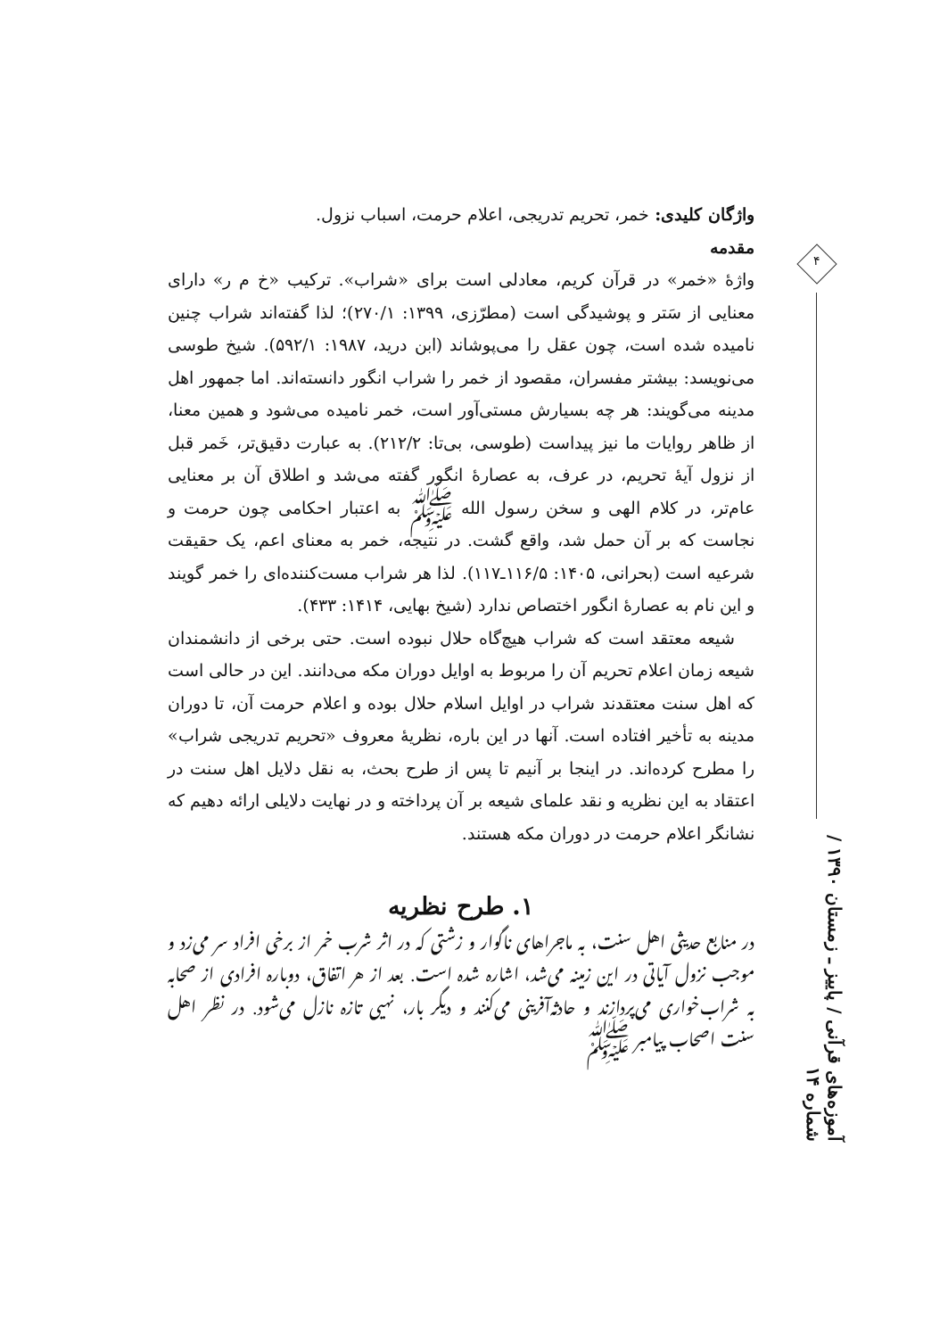۴
آموزه‌های قرآنی / پاییز ـ زمستان ۱۳۹۰ / شماره ۱۴
واژگان کلیدی: خمر، تحریم تدریجی، اعلام حرمت، اسباب نزول.
مقدمه
واژهٔ «خمر» در قرآن کریم، معادلی است برای «شراب». ترکیب «خ م ر» دارای معنایی از سَتر و پوشیدگی است (مطرّزی، ۱۳۹۹: ۲۷۰/۱)؛ لذا گفته‌اند شراب چنین نامیده شده است، چون عقل را می‌پوشاند (ابن درید، ۱۹۸۷: ۵۹۲/۱). شیخ طوسی می‌نویسد: بیشتر مفسران، مقصود از خمر را شراب انگور دانسته‌اند. اما جمهور اهل مدینه می‌گویند: هر چه بسیارش مستی‌آور است، خمر نامیده می‌شود و همین معنا، از ظاهر روایات ما نیز پیداست (طوسی، بی‌تا: ۲۱۲/۲). به عبارت دقیق‌تر، خَمر قبل از نزول آیهٔ تحریم، در عرف، به عصارهٔ انگور گفته می‌شد و اطلاق آن بر معنایی عام‌تر، در کلام الهی و سخن رسول الله ﷺ به اعتبار احکامی چون حرمت و نجاست که بر آن حمل شد، واقع گشت. در نتیجه، خمر به معنای اعم، یک حقیقت شرعیه است (بحرانی، ۱۴۰۵: ۱۱۶/۵ـ۱۱۷). لذا هر شراب مست‌کننده‌ای را خمر گویند و این نام به عصارهٔ انگور اختصاص ندارد (شیخ بهایی، ۱۴۱۴: ۴۳۳).
شیعه معتقد است که شراب هیچ‌گاه حلال نبوده است. حتی برخی از دانشمندان شیعه زمان اعلام تحریم آن را مربوط به اوایل دوران مکه می‌دانند. این در حالی است که اهل سنت معتقدند شراب در اوایل اسلام حلال بوده و اعلام حرمت آن، تا دوران مدینه به تأخیر افتاده است. آنها در این باره، نظریهٔ معروف «تحریم تدریجی شراب» را مطرح کرده‌اند. در اینجا بر آنیم تا پس از طرح بحث، به نقل دلایل اهل سنت در اعتقاد به این نظریه و نقد علمای شیعه بر آن پرداخته و در نهایت دلایلی ارائه دهیم که نشانگر اعلام حرمت در دوران مکه هستند.
۱. طرح نظریه
در منابع حدیثی اهل سنت، به ماجراهای ناگوار و زشتی که در اثر شرب خمر از برخی افراد سر می‌زد و موجب نزول آیاتی در این زمینه می‌شد، اشاره شده است. بعد از هر اتفاق، دوباره افرادی از صحابه به شراب‌خواری می‌پردازند و حادثه‌آفرینی می‌کنند و دیگر بار، نهیی تازه نازل می‌شود. در نظر اهل سنت اصحاب پیامبر ﷺ